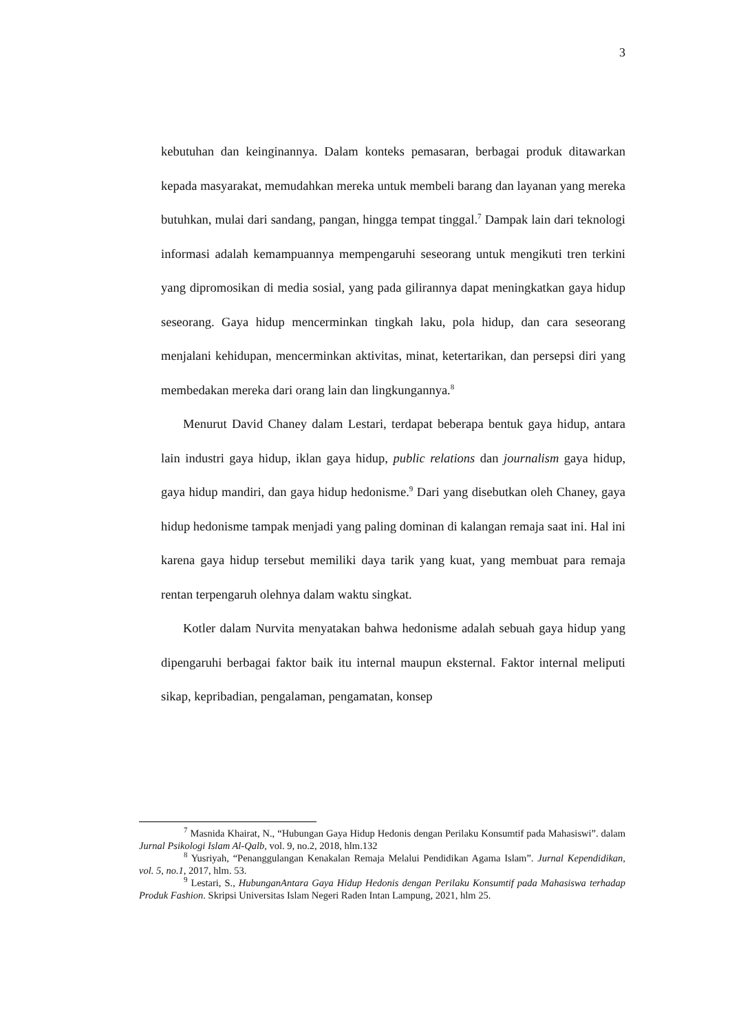3
kebutuhan dan keinginannya. Dalam konteks pemasaran, berbagai produk ditawarkan kepada masyarakat, memudahkan mereka untuk membeli barang dan layanan yang mereka butuhkan, mulai dari sandang, pangan, hingga tempat tinggal.<sup>7</sup> Dampak lain dari teknologi informasi adalah kemampuannya mempengaruhi seseorang untuk mengikuti tren terkini yang dipromosikan di media sosial, yang pada gilirannya dapat meningkatkan gaya hidup seseorang. Gaya hidup mencerminkan tingkah laku, pola hidup, dan cara seseorang menjalani kehidupan, mencerminkan aktivitas, minat, ketertarikan, dan persepsi diri yang membedakan mereka dari orang lain dan lingkungannya.<sup>8</sup>
Menurut David Chaney dalam Lestari, terdapat beberapa bentuk gaya hidup, antara lain industri gaya hidup, iklan gaya hidup, public relations dan journalism gaya hidup, gaya hidup mandiri, dan gaya hidup hedonisme.<sup>9</sup> Dari yang disebutkan oleh Chaney, gaya hidup hedonisme tampak menjadi yang paling dominan di kalangan remaja saat ini. Hal ini karena gaya hidup tersebut memiliki daya tarik yang kuat, yang membuat para remaja rentan terpengaruh olehnya dalam waktu singkat.
Kotler dalam Nurvita menyatakan bahwa hedonisme adalah sebuah gaya hidup yang dipengaruhi berbagai faktor baik itu internal maupun eksternal. Faktor internal meliputi sikap, kepribadian, pengalaman, pengamatan, konsep
<sup>7</sup> Masnida Khairat, N., “Hubungan Gaya Hidup Hedonis dengan Perilaku Konsumtif pada Mahasiswi”. dalam Jurnal Psikologi Islam Al-Qalb, vol. 9, no.2, 2018, hlm.132
<sup>8</sup> Yusriyah, “Penanggulangan Kenakalan Remaja Melalui Pendidikan Agama Islam”. Jurnal Kependidikan, vol. 5, no.1, 2017, hlm. 53.
<sup>9</sup> Lestari, S., HubunganAntara Gaya Hidup Hedonis dengan Perilaku Konsumtif pada Mahasiswa terhadap Produk Fashion. Skripsi Universitas Islam Negeri Raden Intan Lampung, 2021, hlm 25.